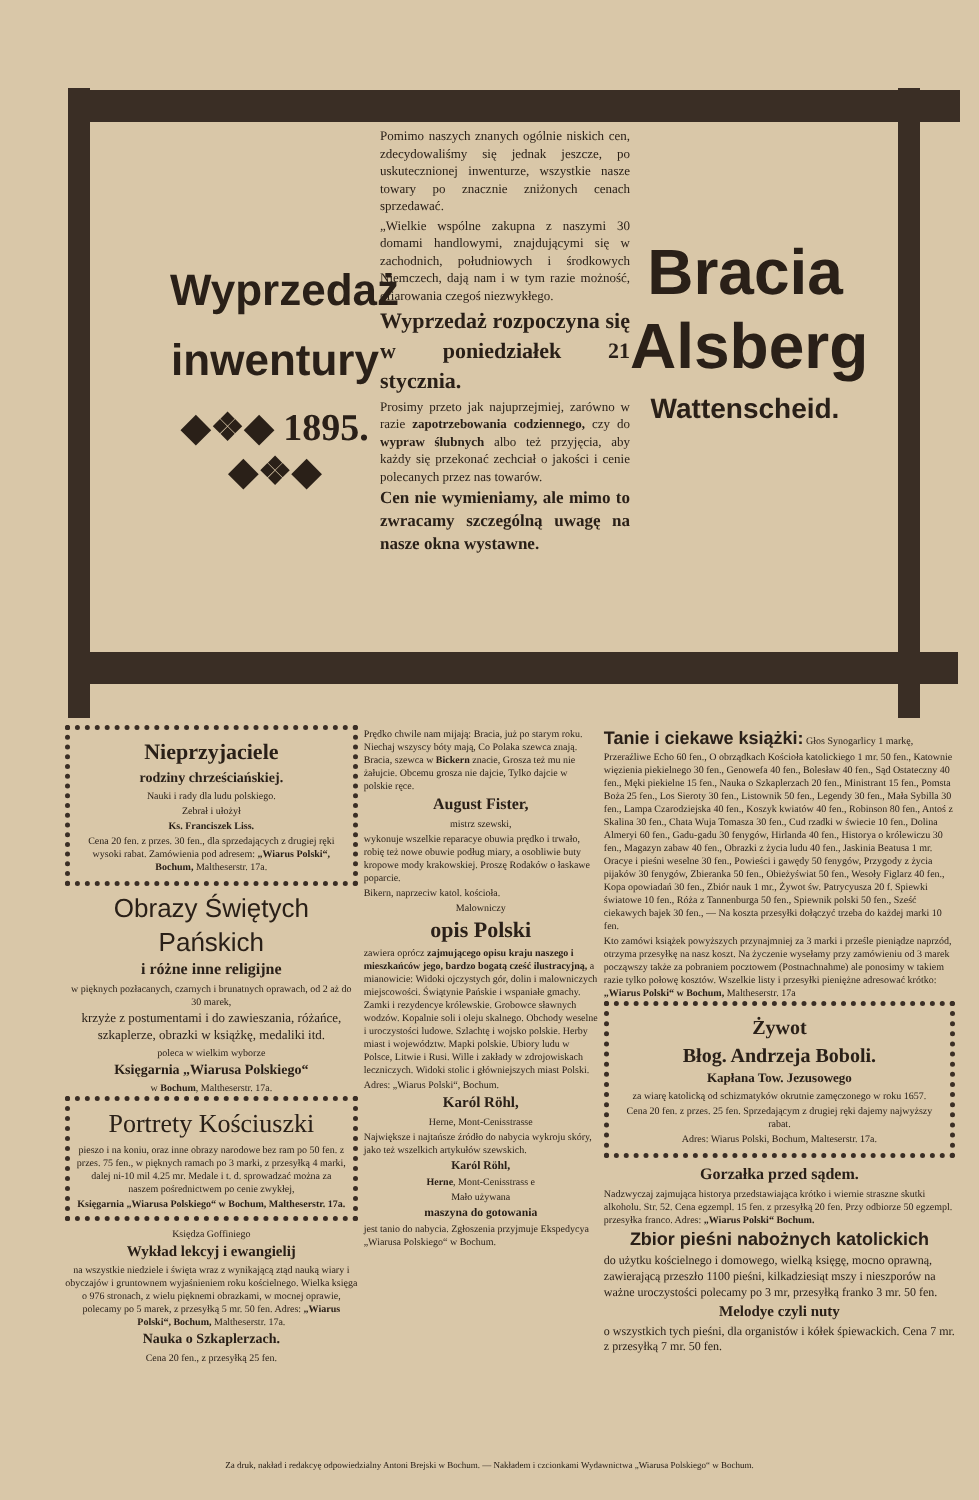Wyprzedaż
inwentury
◆❖◆ 1895. ◆❖◆
Pomimo naszych znanych ogólnie niskich cen, zdecydowaliśmy się jednak jeszcze, po uskutecznionej inwenturze, wszystkie nasze towary po znacznie zniżonych cenach sprzedawać.
„Wielkie wspólne zakupna z naszymi 30 domami handlowymi, znajdującymi się w zachodnich, południowych i środkowych Niemczech, dają nam i w tym razie możność, ofiarowania czegoś niezwykłego.
Wyprzedaż rozpoczyna się w poniedziałek 21 stycznia.
Prosimy przeto jak najuprzejmiej, zarówno w razie zapotrzebowania codziennego, czy do wypraw ślubnych albo też przyjęcia, aby każdy się przekonać zechciał o jakości i cenie polecanych przez nas towarów.
Cen nie wymieniamy, ale mimo to zwracamy szczególną uwagę na nasze okna wystawne.
Bracia
Alsberg
Wattenscheid.
Nieprzyjaciele
rodziny chrześciańskiej.
Nauki i rady dla ludu polskiego.
Zebrał i ułożył
Ks. Franciszek Liss.
Cena 20 fen. z przes. 30 fen., dla sprzedających z drugiej ręki wysoki rabat. Zamówienia pod adresem: „Wiarus Polski“, Bochum, Maltheserstr. 17a.
Obrazy Świętych Pańskich
i różne inne religijne
w pięknych pozłacanych, czarnych i brunatnych oprawach, od 2 aż do 30 marek,
krzyże z postumentami i do zawieszania, różańce, szkaplerze, obrazki w książkę, medaliki itd.
poleca w wielkim wyborze
Księgarnia „Wiarusa Polskiego“
w Bochum, Maltheserstr. 17a.
Portrety Kościuszki
pieszo i na koniu, oraz inne obrazy narodowe bez ram po 50 fen. z przes. 75 fen., w pięknych ramach po 3 marki, z przesyłką 4 marki, dalej ni-10 mil 4.25 mr. Medale i t. d. sprowadzać można za naszem pośrednictwem po cenie zwykłej,
Księgarnia „Wiarusa Polskiego“ w Bochum, Maltheserstr. 17a.
Księdza Goffiniego
Wykład lekcyj i ewangielij
na wszystkie niedziele i święta wraz z wynikającą ztąd nauką wiary i obyczajów i gruntownem wyjaśnieniem roku kościelnego. Wielka księga o 976 stronach, z wielu pięknemi obrazkami, w mocnej oprawie, polecamy po 5 marek, z przesyłką 5 mr. 50 fen. Adres: „Wiarus Polski“, Bochum, Maltheserstr. 17a.
Nauka o Szkaplerzach.
Cena 20 fen., z przesyłką 25 fen.
Prędko chwile nam mijają: Bracia, już po starym roku. Niechaj wszyscy bóty mają, Co Polaka szewca znają. Bracia, szewca w Bickern znacie, Grosza też mu nie żałujcie. Obcemu grosza nie dajcie, Tylko dajcie w polskie ręce.
August Fister,
mistrz szewski,
wykonuje wszelkie reparacye obuwia prędko i trwało, robię też nowe obuwie podług miary, a osobliwie buty kropowe mody krakowskiej. Proszę Rodaków o łaskawe poparcie.
Bikern, naprzeciw katol. kościoła.
Malowniczy
opis Polski
zawiera oprócz zajmującego opisu kraju naszego i mieszkańców jego, bardzo bogatą cześć ilustracyjną, a mianowicie: Widoki ojczystych gór, dolin i malowniczych miejscowości. Świątynie Pańskie i wspaniałe gmachy. Zamki i rezydencye królewskie. Grobowce sławnych wodzów. Kopalnie soli i oleju skalnego. Obchody weselne i uroczystości ludowe. Szlachtę i wojsko polskie. Herby miast i województw. Mapki polskie. Ubiory ludu w Polsce, Litwie i Rusi. Wille i zakłady w zdrojowiskach leczniczych. Widoki stolic i główniejszych miast Polski.
Adres: „Wiarus Polski“, Bochum.
Karól Röhl,
Herne, Mont-Cenisstrasse
Największe i najtańsze źródło do nabycia wykroju skóry, jako też wszelkich artykułów szewskich.
Karól Röhl,
Herne, Mont-Cenisstrass e
Mało używana
maszyna do gotowania
jest tanio do nabycia. Zgłoszenia przyjmuje Ekspedycya „Wiarusa Polskiego“ w Bochum.
Tanie i ciekawe książki: Głos Synogarlicy 1 markę, Przeraźliwe Echo 60 fen., O obrządkach Kościoła katolickiego 1 mr. 50 fen., Katownie więzienia piekielnego 30 fen., Genowefa 40 fen., Bolesław 40 fen., Sąd Ostateczny 40 fen., Męki piekielne 15 fen., Nauka o Szkaplerzach 20 fen., Ministrant 15 fen., Pomsta Boża 25 fen., Los Sieroty 30 fen., Listownik 50 fen., Legendy 30 fen., Mała Sybilla 30 fen., Lampa Czarodziejska 40 fen., Koszyk kwiatów 40 fen., Robinson 80 fen., Antoś z Skalina 30 fen., Chata Wuja Tomasza 30 fen., Cud rzadki w świecie 10 fen., Dolina Almeryi 60 fen., Gadu-gadu 30 fenygów, Hirlanda 40 fen., Historya o królewiczu 30 fen., Magazyn zabaw 40 fen., Obrazki z życia ludu 40 fen., Jaskinia Beatusa 1 mr. Oracye i pieśni weselne 30 fen., Powieści i gawędy 50 fenygów, Przygody z życia pijaków 30 fenygów, Zbieranka 50 fen., Obieżyświat 50 fen., Wesoły Figlarz 40 fen., Kopa opowiadań 30 fen., Zbiór nauk 1 mr., Żywot św. Patrycyusza 20 f. Spiewki światowe 10 fen., Róża z Tannenburga 50 fen., Spiewnik polski 50 fen., Sześć ciekawych bajek 30 fen., — Na koszta przesyłki dołączyć trzeba do każdej marki 10 fen.
Kto zamówi książek powyższych przynajmniej za 3 marki i prześle pieniądze naprzód, otrzyma przesyłkę na nasz koszt. Na życzenie wysełamy przy zamówieniu od 3 marek począwszy także za pobraniem pocztowem (Postnachnahme) ale ponosimy w takiem razie tylko połowę kosztów. Wszelkie listy i przesyłki pieniężne adresować krótko: „Wiarus Polski“ w Bochum, Maltheserstr. 17a
Żywot
Błog. Andrzeja Boboli.
Kapłana Tow. Jezusowego
za wiarę katolicką od schizmatyków okrutnie zamęczonego w roku 1657.
Cena 20 fen. z przes. 25 fen. Sprzedającym z drugiej ręki dajemy najwyższy rabat.
Adres: Wiarus Polski, Bochum, Malteserstr. 17a.
Gorzałka przed sądem.
Nadzwyczaj zajmująca historya przedstawiająca krótko i wiernie straszne skutki alkoholu. Str. 52. Cena egzempl. 15 fen. z przesyłką 20 fen. Przy odbiorze 50 egzempl. przesyłka franco. Adres: „Wiarus Polski“ Bochum.
Zbior pieśni nabożnych katolickich
do użytku kościelnego i domowego, wielką księgę, mocno oprawną, zawierającą przeszło 1100 pieśni, kilkadziesiąt mszy i nieszporów na ważne uroczystości polecamy po 3 mr, przesyłką franko 3 mr. 50 fen.
Melodye czyli nuty
o wszystkich tych pieśni, dla organistów i kółek śpiewackich. Cena 7 mr. z przesyłką 7 mr. 50 fen.
Za druk, nakład i redakcyę odpowiedzialny Antoni Brejski w Bochum. — Nakładem i czcionkami Wydawnictwa „Wiarusa Polskiego“ w Bochum.